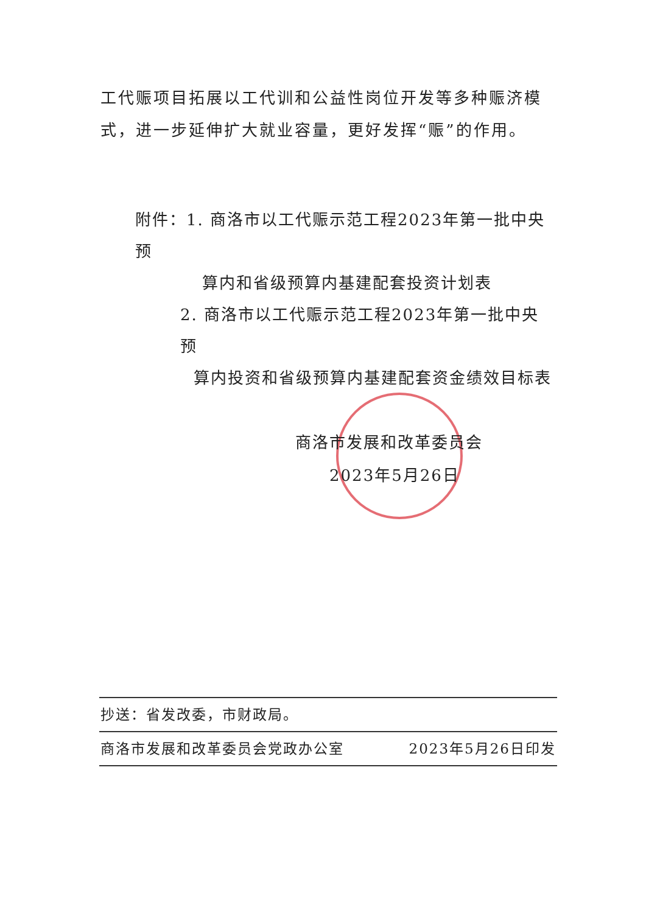工代赈项目拓展以工代训和公益性岗位开发等多种赈济模式，进一步延伸扩大就业容量，更好发挥“赈”的作用。
附件：1. 商洛市以工代赈示范工程2023年第一批中央预
算内和省级预算内基建配套投资计划表
2. 商洛市以工代赈示范工程2023年第一批中央预
算内投资和省级预算内基建配套资金绩效目标表
商洛市发展和改革委员会
2023年5月26日
抄送：省发改委，市财政局。
商洛市发展和改革委员会党政办公室 2023年5月26日印发